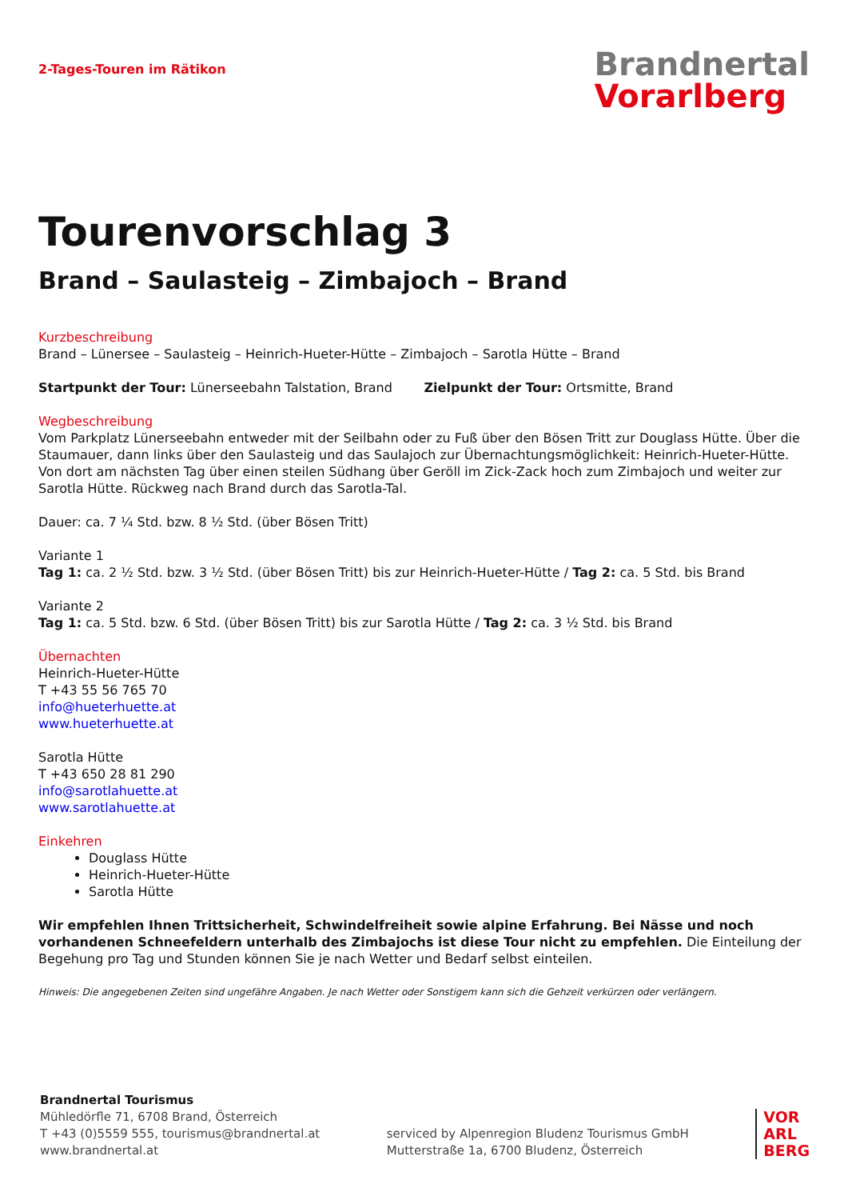2-Tages-Touren im Rätikon
Brandnertal
Vorarlberg
Tourenvorschlag 3
Brand – Saulasteig – Zimbajoch – Brand
Kurzbeschreibung
Brand – Lünersee – Saulasteig – Heinrich-Hueter-Hütte – Zimbajoch – Sarotla Hütte – Brand
Startpunkt der Tour: Lünerseebahn Talstation, Brand Zielpunkt der Tour: Ortsmitte, Brand
Wegbeschreibung
Vom Parkplatz Lünerseebahn entweder mit der Seilbahn oder zu Fuß über den Bösen Tritt zur Douglass Hütte. Über die Staumauer, dann links über den Saulasteig und das Saulajoch zur Übernachtungsmöglichkeit: Heinrich-Hueter-Hütte. Von dort am nächsten Tag über einen steilen Südhang über Geröll im Zick-Zack hoch zum Zimbajoch und weiter zur Sarotla Hütte. Rückweg nach Brand durch das Sarotla-Tal.
Dauer: ca. 7 ¼ Std. bzw. 8 ½ Std. (über Bösen Tritt)
Variante 1
Tag 1: ca. 2 ½ Std. bzw. 3 ½ Std. (über Bösen Tritt) bis zur Heinrich-Hueter-Hütte / Tag 2: ca. 5 Std. bis Brand
Variante 2
Tag 1: ca. 5 Std. bzw. 6 Std. (über Bösen Tritt) bis zur Sarotla Hütte / Tag 2: ca. 3 ½ Std. bis Brand
Übernachten
Heinrich-Hueter-Hütte
T +43 55 56 765 70
info@hueterhuette.at
www.hueterhuette.at
Sarotla Hütte
T +43 650 28 81 290
info@sarotlahuette.at
www.sarotlahuette.at
Einkehren
Douglass Hütte
Heinrich-Hueter-Hütte
Sarotla Hütte
Wir empfehlen Ihnen Trittsicherheit, Schwindelfreiheit sowie alpine Erfahrung. Bei Nässe und noch vorhandenen Schneefeldern unterhalb des Zimbajochs ist diese Tour nicht zu empfehlen. Die Einteilung der Begehung pro Tag und Stunden können Sie je nach Wetter und Bedarf selbst einteilen.
Hinweis: Die angegebenen Zeiten sind ungefähre Angaben. Je nach Wetter oder Sonstigem kann sich die Gehzeit verkürzen oder verlängern.
Brandnertal Tourismus
Mühledörfle 71, 6708 Brand, Österreich
T +43 (0)5559 555, tourismus@brandnertal.at
www.brandnertal.at
serviced by Alpenregion Bludenz Tourismus GmbH
Mutterstraße 1a, 6700 Bludenz, Österreich
VOR
ARL
BERG